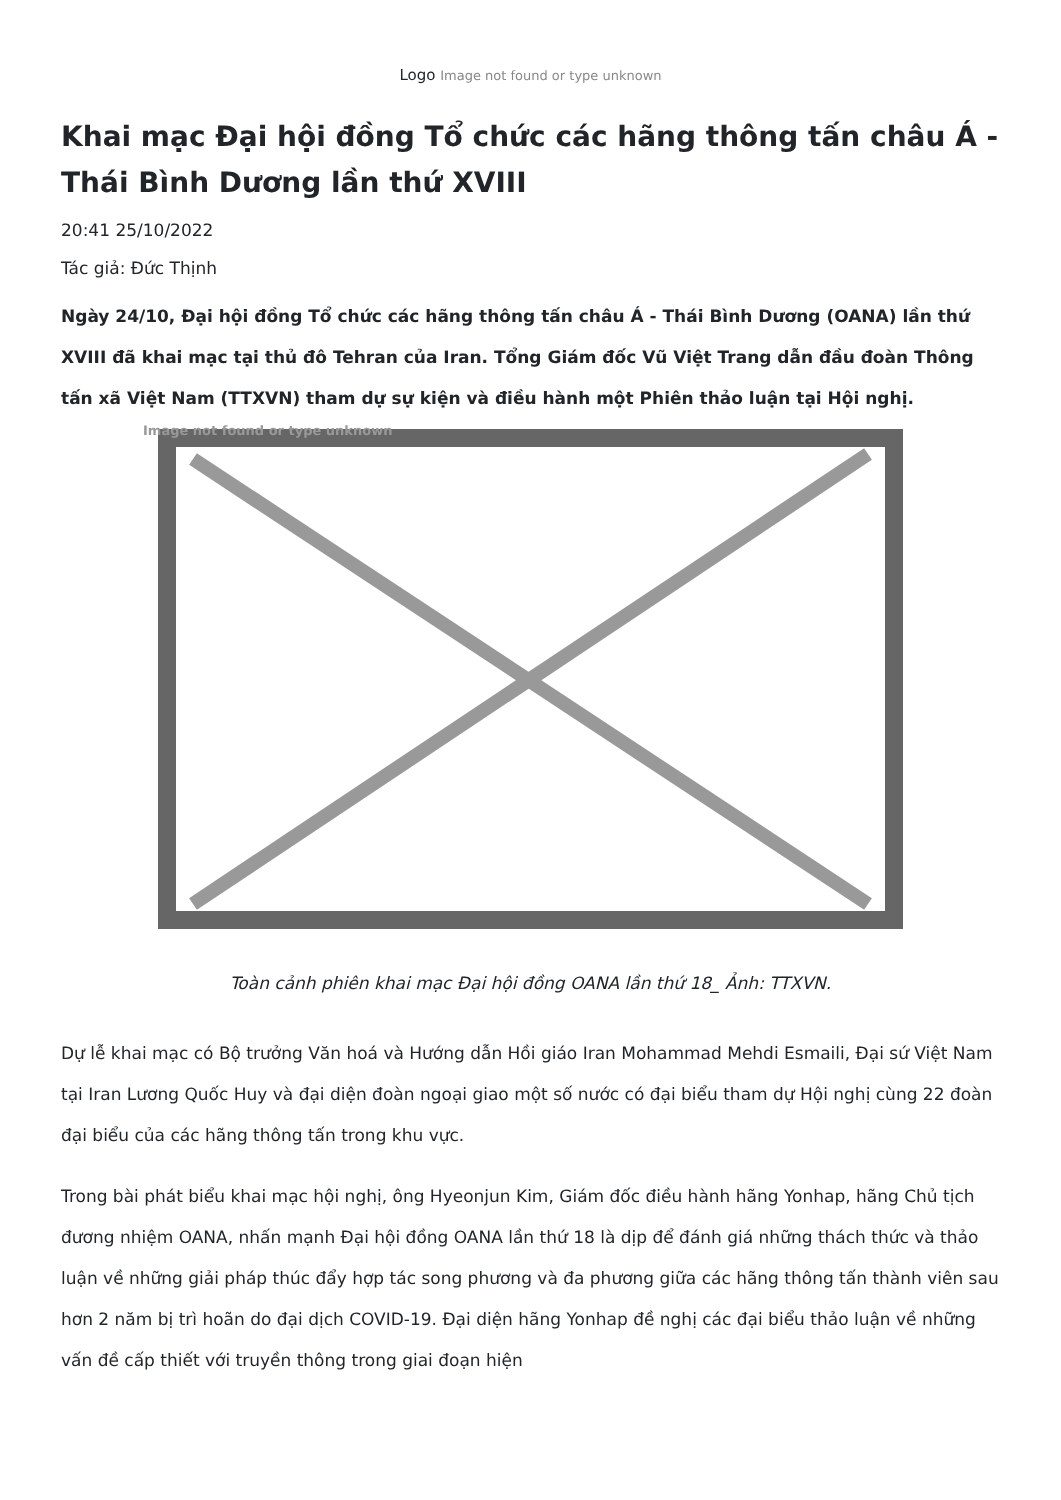Logo Image not found or type unknown
Khai mạc Đại hội đồng Tổ chức các hãng thông tấn châu Á - Thái Bình Dương lần thứ XVIII
20:41 25/10/2022
Tác giả: Đức Thịnh
Ngày 24/10, Đại hội đồng Tổ chức các hãng thông tấn châu Á - Thái Bình Dương (OANA) lần thứ XVIII đã khai mạc tại thủ đô Tehran của Iran. Tổng Giám đốc Vũ Việt Trang dẫn đầu đoàn Thông tấn xã Việt Nam (TTXVN) tham dự sự kiện và điều hành một Phiên thảo luận tại Hội nghị.
Image not found or type unknown
Toàn cảnh phiên khai mạc Đại hội đồng OANA lần thứ 18_ Ảnh: TTXVN.
Dự lễ khai mạc có Bộ trưởng Văn hoá và Hướng dẫn Hồi giáo Iran Mohammad Mehdi Esmaili, Đại sứ Việt Nam tại Iran Lương Quốc Huy và đại diện đoàn ngoại giao một số nước có đại biểu tham dự Hội nghị cùng 22 đoàn đại biểu của các hãng thông tấn trong khu vực.
Trong bài phát biểu khai mạc hội nghị, ông Hyeonjun Kim, Giám đốc điều hành hãng Yonhap, hãng Chủ tịch đương nhiệm OANA, nhấn mạnh Đại hội đồng OANA lần thứ 18 là dịp để đánh giá những thách thức và thảo luận về những giải pháp thúc đẩy hợp tác song phương và đa phương giữa các hãng thông tấn thành viên sau hơn 2 năm bị trì hoãn do đại dịch COVID-19. Đại diện hãng Yonhap đề nghị các đại biểu thảo luận về những vấn đề cấp thiết với truyền thông trong giai đoạn hiện